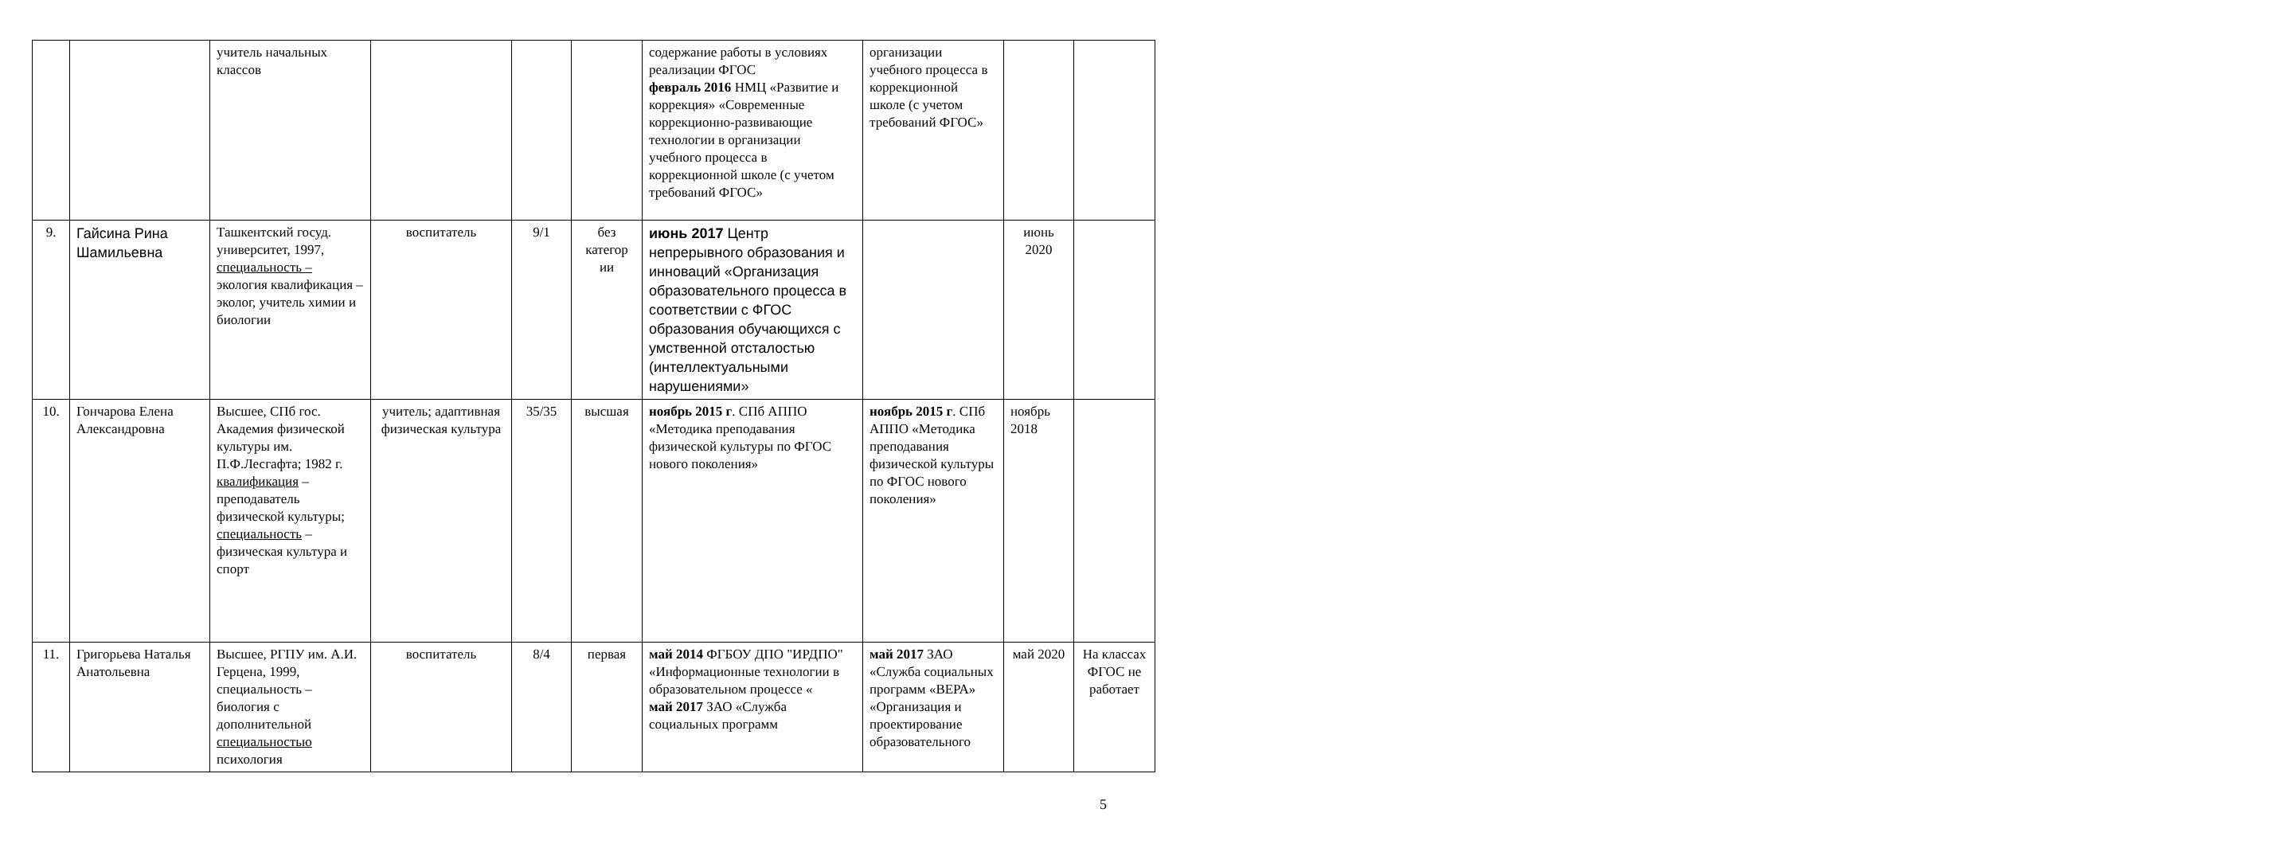| | | учитель начальных классов | | | | содержание работы в условиях реализации ФГОС февраль 2016 НМЦ «Развитие и коррекция» «Современные коррекционно-развивающие технологии в организации учебного процесса в коррекционной школе (с учетом требований ФГОС» | организации учебного процесса в коррекционной школе (с учетом требований ФГОС» | | |
| 9. | Гайсина Рина Шамильевна | Ташкентский госуд. университет, 1997, специальность – экология квалификация – эколог, учитель химии и биологии | воспитатель | 9/1 | без категор ии | июнь 2017 Центр непрерывного образования и инноваций «Организация образовательного процесса в соответствии с ФГОС образования обучающихся с умственной отсталостью (интеллектуальными нарушениями» | | июнь 2020 | |
| 10. | Гончарова Елена Александровна | Высшее, СПб гос. Академия физической культуры им. П.Ф.Лесгафта; 1982 г. квалификация – преподаватель физической культуры; специальность – физическая культура и спорт | учитель; адаптивная физическая культура | 35/35 | высшая | ноябрь 2015 г . СПб АППО «Методика преподавания физической культуры по ФГОС нового поколения» | ноябрь 2015 г . СПб АППО «Методика преподавания физической культуры по ФГОС нового поколения» | ноябрь 2018 | |
| 11. | Григорьева Наталья Анатольевна | Высшее, РГПУ им. А.И. Герцена, 1999, специальность – биология с дополнительной специальностью психология | воспитатель | 8/4 | первая | май 2014 ФГБОУ ДПО "ИРДПО" «Информационные технологии в образовательном процессе « май 2017 ЗАО «Служба социальных программ | май 2017 ЗАО «Служба социальных программ «ВЕРА» «Организация и проектирование образовательного | май 2020 | На классах ФГОС не работает |
5